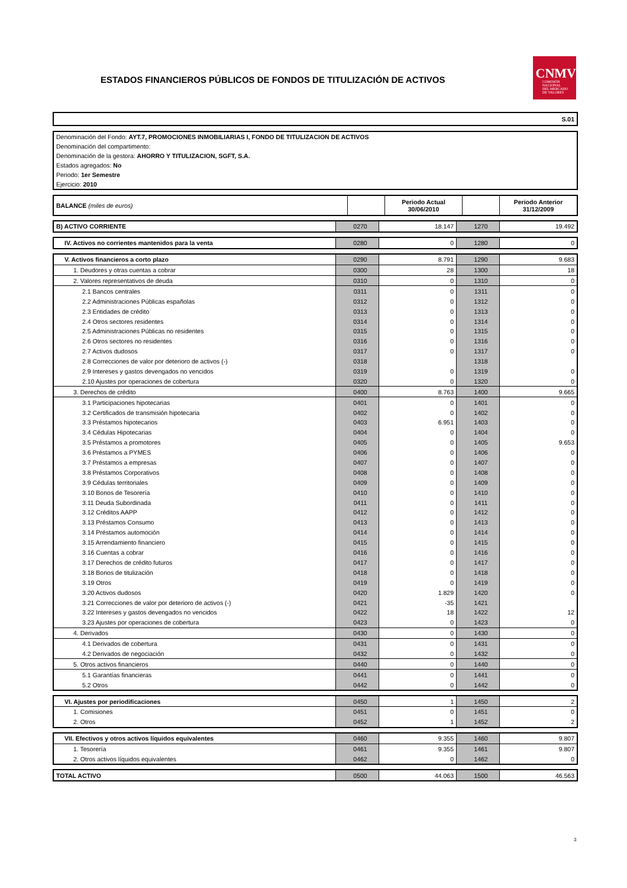ESTADOS FINANCIEROS PÚBLICOS DE FONDOS DE TITULIZACIÓN DE ACTIVOS
CNMV
COMISIÓN
NACIONAL
DEL MERCADO
DE VALORES
S.01
Denominación del Fondo: AYT.7, PROMOCIONES INMOBILIARIAS I, FONDO DE TITULIZACION DE ACTIVOS
Denominación del compartimento:
Denominación de la gestora: AHORRO Y TITULIZACION, SGFT, S.A.
Estados agregados: No
Periodo: 1er Semestre
Ejercicio: 2010
| BALANCE (miles de euros) | | Periodo Actual 30/06/2010 | | Periodo Anterior 31/12/2009 |
| --- | --- | --- | --- | --- |
| B) ACTIVO CORRIENTE | 0270 | 18.147 | 1270 | 19.492 |
| IV. Activos no corrientes mantenidos para la venta | 0280 | 0 | 1280 | 0 |
| V. Activos financieros a corto plazo | 0290 | 8.791 | 1290 | 9.683 |
| 1. Deudores y otras cuentas a cobrar | 0300 | 28 | 1300 | 18 |
| 2. Valores representativos de deuda | 0310 | 0 | 1310 | 0 |
| 2.1 Bancos centrales | 0311 | 0 | 1311 | 0 |
| 2.2 Administraciones Públicas españolas | 0312 | 0 | 1312 | 0 |
| 2.3 Entidades de crédito | 0313 | 0 | 1313 | 0 |
| 2.4 Otros sectores residentes | 0314 | 0 | 1314 | 0 |
| 2.5 Administraciones Públicas no residentes | 0315 | 0 | 1315 | 0 |
| 2.6 Otros sectores no residentes | 0316 | 0 | 1316 | 0 |
| 2.7 Activos dudosos | 0317 | 0 | 1317 | 0 |
| 2.8 Correcciones de valor por deterioro de activos (-) | 0318 | | 1318 | |
| 2.9 Intereses y gastos devengados no vencidos | 0319 | 0 | 1319 | 0 |
| 2.10 Ajustes por operaciones de cobertura | 0320 | 0 | 1320 | 0 |
| 3. Derechos de crédito | 0400 | 8.763 | 1400 | 9.665 |
| 3.1 Participaciones hipotecarias | 0401 | 0 | 1401 | 0 |
| 3.2 Certificados de transmisión hipotecaria | 0402 | 0 | 1402 | 0 |
| 3.3 Préstamos hipotecarios | 0403 | 6.951 | 1403 | 0 |
| 3.4 Cédulas Hipotecarias | 0404 | 0 | 1404 | 0 |
| 3.5 Préstamos a promotores | 0405 | 0 | 1405 | 9.653 |
| 3.6 Préstamos a PYMES | 0406 | 0 | 1406 | 0 |
| 3.7 Préstamos a empresas | 0407 | 0 | 1407 | 0 |
| 3.8 Préstamos Corporativos | 0408 | 0 | 1408 | 0 |
| 3.9 Cédulas territoriales | 0409 | 0 | 1409 | 0 |
| 3.10 Bonos de Tesorería | 0410 | 0 | 1410 | 0 |
| 3.11 Deuda Subordinada | 0411 | 0 | 1411 | 0 |
| 3.12 Créditos AAPP | 0412 | 0 | 1412 | 0 |
| 3.13 Préstamos Consumo | 0413 | 0 | 1413 | 0 |
| 3.14 Préstamos automoción | 0414 | 0 | 1414 | 0 |
| 3.15 Arrendamiento financiero | 0415 | 0 | 1415 | 0 |
| 3.16 Cuentas a cobrar | 0416 | 0 | 1416 | 0 |
| 3.17 Derechos de crédito futuros | 0417 | 0 | 1417 | 0 |
| 3.18 Bonos de titulización | 0418 | 0 | 1418 | 0 |
| 3.19 Otros | 0419 | 0 | 1419 | 0 |
| 3.20 Activos dudosos | 0420 | 1.829 | 1420 | 0 |
| 3.21 Correcciones de valor por deterioro de activos (-) | 0421 | -35 | 1421 | |
| 3.22 Intereses y gastos devengados no vencidos | 0422 | 18 | 1422 | 12 |
| 3.23 Ajustes por operaciones de cobertura | 0423 | 0 | 1423 | 0 |
| 4. Derivados | 0430 | 0 | 1430 | 0 |
| 4.1 Derivados de cobertura | 0431 | 0 | 1431 | 0 |
| 4.2 Derivados de negociación | 0432 | 0 | 1432 | 0 |
| 5. Otros activos financieros | 0440 | 0 | 1440 | 0 |
| 5.1 Garantías financieras | 0441 | 0 | 1441 | 0 |
| 5.2 Otros | 0442 | 0 | 1442 | 0 |
| VI. Ajustes por periodificaciones | 0450 | 1 | 1450 | 2 |
| 1. Comisiones | 0451 | 0 | 1451 | 0 |
| 2. Otros | 0452 | 1 | 1452 | 2 |
| VII. Efectivos y otros activos líquidos equivalentes | 0460 | 9.355 | 1460 | 9.807 |
| 1. Tesorería | 0461 | 9.355 | 1461 | 9.807 |
| 2. Otros activos líquidos equivalentes | 0462 | 0 | 1462 | 0 |
| TOTAL ACTIVO | 0500 | 44.063 | 1500 | 46.563 |
3